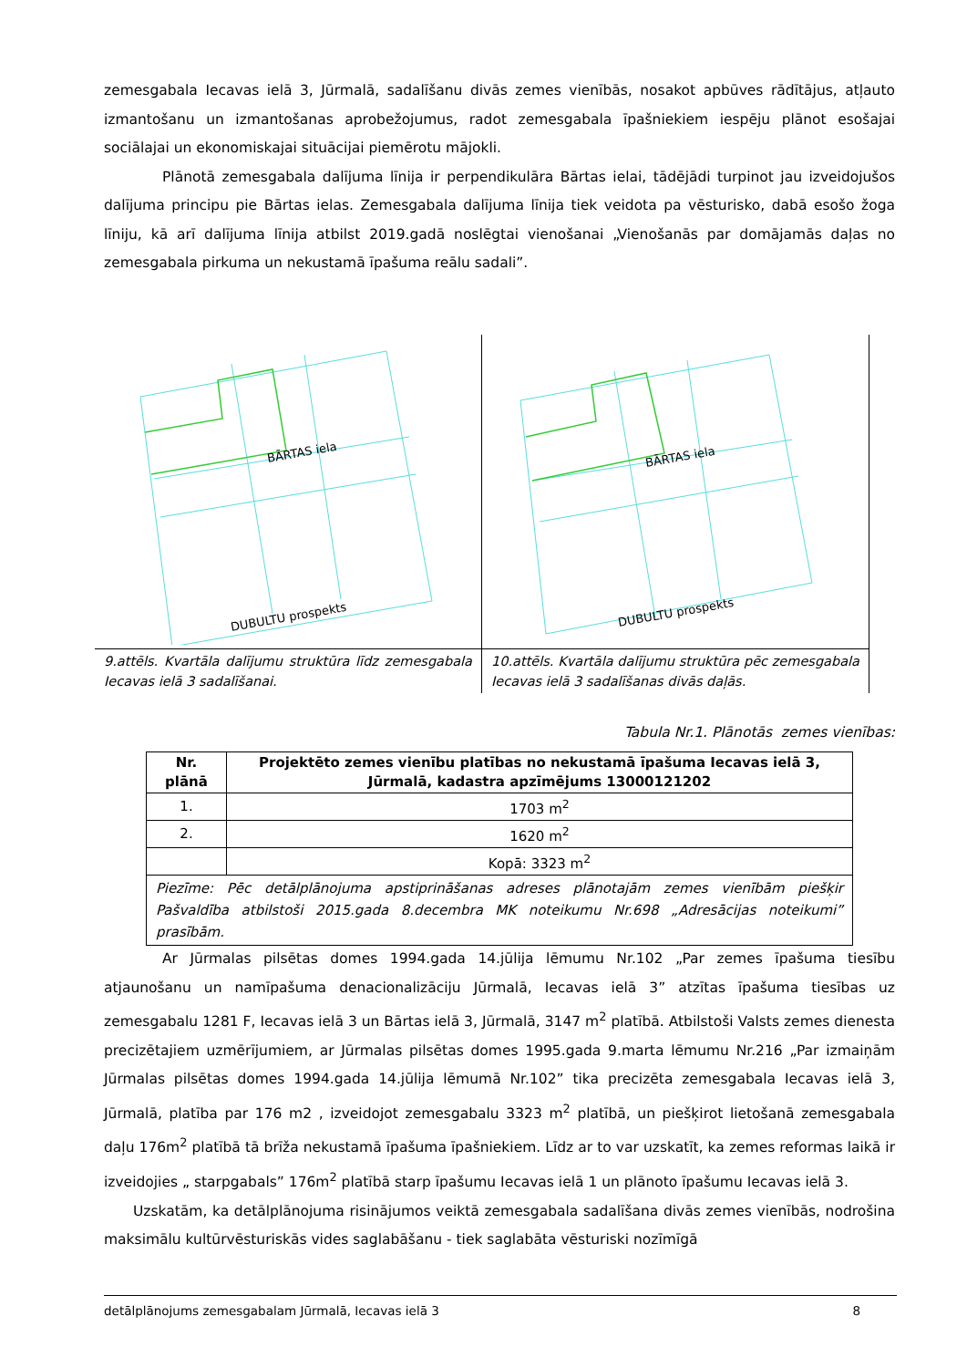zemesgabala Iecavas ielā 3, Jūrmalā, sadalīšanu divās zemes vienībās, nosakot apbūves rādītājus, atļauto izmantošanu un izmantošanas aprobežojumus, radot zemesgabala īpašniekiem iespēju plānot esošajai sociālajai un ekonomiskajai situācijai piemērotu mājokli.
Plānotā zemesgabala dalījuma līnija ir perpendikulāra Bārtas ielai, tādējādi turpinot jau izveidojušos dalījuma principu pie Bārtas ielas. Zemesgabala dalījuma līnija tiek veidota pa vēsturisko, dabā esošo žoga līniju, kā arī dalījuma līnija atbilst 2019.gadā noslēgtai vienošanai „Vienošanās par domājamās daļas no zemesgabala pirkuma un nekustamā īpašuma reālu sadali”.
BĀRTAS iela
DUBULTU prospekts
9.attēls. Kvartāla dalījumu struktūra līdz zemesgabala Iecavas ielā 3 sadalīšanai.
BĀRTAS iela
DUBULTU prospekts
10.attēls. Kvartāla dalījumu struktūra pēc zemesgabala Iecavas ielā 3 sadalīšanas divās daļās.
Tabula Nr.1. Plānotās zemes vienības:
| Nr. plānā | Projektēto zemes vienību platības no nekustamā īpašuma Iecavas ielā 3, Jūrmalā, kadastra apzīmējums 13000121202 |
| --- | --- |
| 1. | 1703 m<sup>2</sup> |
| 2. | 1620 m<sup>2</sup> |
| | Kopā: 3323 m<sup>2</sup> |
| Piezīme: Pēc detālplānojuma apstiprināšanas adreses plānotajām zemes vienībām piešķir Pašvaldība atbilstoši 2015.gada 8.decembra MK noteikumu Nr.698 „Adresācijas noteikumi” prasībām. | |
Ar Jūrmalas pilsētas domes 1994.gada 14.jūlija lēmumu Nr.102 „Par zemes īpašuma tiesību atjaunošanu un namīpašuma denacionalizāciju Jūrmalā, Iecavas ielā 3” atzītas īpašuma tiesības uz zemesgabalu 1281 F, Iecavas ielā 3 un Bārtas ielā 3, Jūrmalā, 3147 m<sup>2</sup> platībā. Atbilstoši Valsts zemes dienesta precizētajiem uzmērījumiem, ar Jūrmalas pilsētas domes 1995.gada 9.marta lēmumu Nr.216 „Par izmaiņām Jūrmalas pilsētas domes 1994.gada 14.jūlija lēmumā Nr.102” tika precizēta zemesgabala Iecavas ielā 3, Jūrmalā, platība par 176 m2 , izveidojot zemesgabalu 3323 m<sup>2</sup> platībā, un piešķirot lietošanā zemesgabala daļu 176m<sup>2</sup> platībā tā brīža nekustamā īpašuma īpašniekiem. Līdz ar to var uzskatīt, ka zemes reformas laikā ir izveidojies „ starpgabals” 176m<sup>2</sup> platībā starp īpašumu Iecavas ielā 1 un plānoto īpašumu Iecavas ielā 3.
Uzskatām, ka detālplānojuma risinājumos veiktā zemesgabala sadalīšana divās zemes vienībās, nodrošina maksimālu kultūrvēsturiskās vides saglabāšanu - tiek saglabāta vēsturiski nozīmīgā
detālplānojums zemesgabalam Jūrmalā, Iecavas ielā 3 8